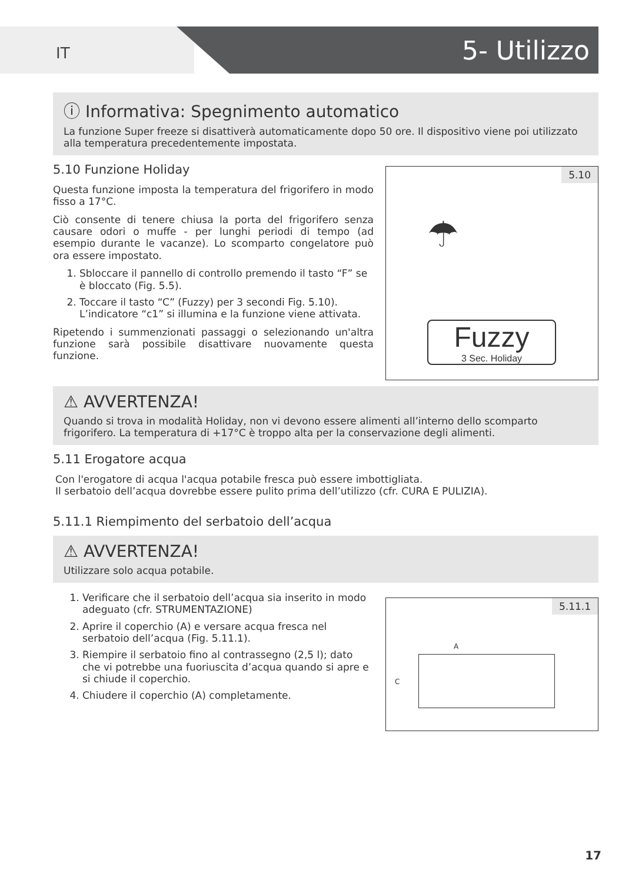IT 5- Utilizzo
ⓘ Informativa: Spegnimento automatico
La funzione Super freeze si disattiverà automaticamente dopo 50 ore. Il dispositivo viene poi utilizzato alla temperatura precedentemente impostata.
5.10 Funzione Holiday
Questa funzione imposta la temperatura del frigorifero in modo fisso a 17°C.
Ciò consente di tenere chiusa la porta del frigorifero senza causare odori o muffe - per lunghi periodi di tempo (ad esempio durante le vacanze). Lo scomparto congelatore può ora essere impostato.
1. Sbloccare il pannello di controllo premendo il tasto “F” se è bloccato (Fig. 5.5).
2. Toccare il tasto “C” (Fuzzy) per 3 secondi Fig. 5.10). L’indicatore “c1” si illumina e la funzione viene attivata.
Ripetendo i summenzionati passaggi o selezionando un'altra funzione sarà possibile disattivare nuovamente questa funzione.
5.10
☂
Fuzzy
3 Sec. Holiday
⚠ AVVERTENZA!
Quando si trova in modalità Holiday, non vi devono essere alimenti all’interno dello scomparto frigorifero. La temperatura di +17°C è troppo alta per la conservazione degli alimenti.
5.11 Erogatore acqua
Con l'erogatore di acqua l'acqua potabile fresca può essere imbottigliata.
Il serbatoio dell’acqua dovrebbe essere pulito prima dell’utilizzo (cfr. CURA E PULIZIA).
5.11.1 Riempimento del serbatoio dell’acqua
⚠ AVVERTENZA!
Utilizzare solo acqua potabile.
1. Verificare che il serbatoio dell’acqua sia inserito in modo adeguato (cfr. STRUMENTAZIONE)
2. Aprire il coperchio (A) e versare acqua fresca nel serbatoio dell’acqua (Fig. 5.11.1).
3. Riempire il serbatoio fino al contrassegno (2,5 l); dato che vi potrebbe una fuoriuscita d’acqua quando si apre e si chiude il coperchio.
4. Chiudere il coperchio (A) completamente.
5.11.1
A
C
17